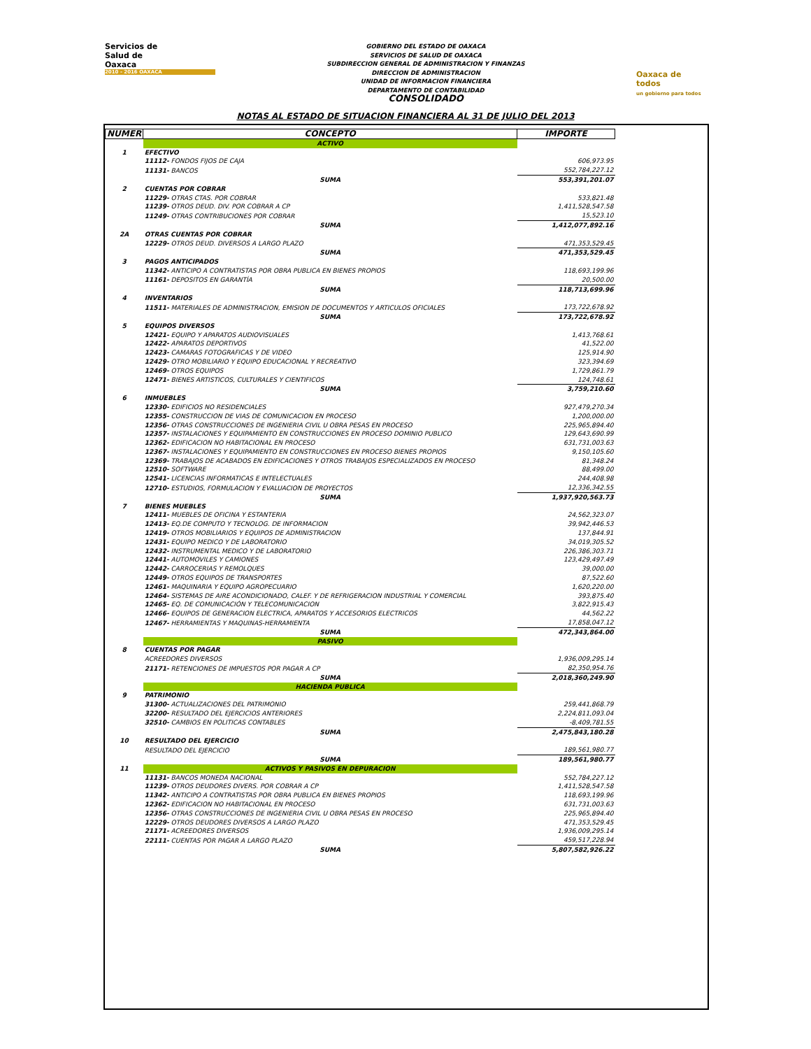Servicios de
Salud de
Oaxaca
2010 - 2016 OAXACA
GOBIERNO DEL ESTADO DE OAXACA
SERVICIOS DE SALUD DE OAXACA
SUBDIRECCION GENERAL DE ADMINISTRACION Y FINANZAS
DIRECCION DE ADMINISTRACION
UNIDAD DE INFORMACION FINANCIERA
DEPARTAMENTO DE CONTABILIDAD
CONSOLIDADO
Oaxaca de todos
un gobierno para todos
NOTAS AL ESTADO DE SITUACION FINANCIERA AL 31 DE JULIO DEL 2013
| NUMER | CONCEPTO | IMPORTE |
| --- | --- | --- |
| | ACTIVO | |
| 1 | EFECTIVO | |
| | 11112- FONDOS FIJOS DE CAJA | 606,973.95 |
| | 11131- BANCOS | 552,784,227.12 |
| | SUMA | 553,391,201.07 |
| 2 | CUENTAS POR COBRAR | |
| | 11229- OTRAS CTAS. POR COBRAR | 533,821.48 |
| | 11239- OTROS DEUD. DIV. POR COBRAR A CP | 1,411,528,547.58 |
| | 11249- OTRAS CONTRIBUCIONES POR COBRAR | 15,523.10 |
| | SUMA | 1,412,077,892.16 |
| 2A | OTRAS CUENTAS POR COBRAR | |
| | 12229- OTROS DEUD. DIVERSOS A LARGO PLAZO | 471,353,529.45 |
| | SUMA | 471,353,529.45 |
| 3 | PAGOS ANTICIPADOS | |
| | 11342- ANTICIPO A CONTRATISTAS POR OBRA PUBLICA EN BIENES PROPIOS | 118,693,199.96 |
| | 11161- DEPOSITOS EN GARANTÍA | 20,500.00 |
| | SUMA | 118,713,699.96 |
| 4 | INVENTARIOS | |
| | 11511- MATERIALES DE ADMINISTRACION, EMISION DE DOCUMENTOS Y ARTICULOS OFICIALES | 173,722,678.92 |
| | SUMA | 173,722,678.92 |
| 5 | EQUIPOS DIVERSOS | |
| | 12421- EQUIPO Y APARATOS AUDIOVISUALES | 1,413,768.61 |
| | 12422- APARATOS DEPORTIVOS | 41,522.00 |
| | 12423- CAMARAS FOTOGRAFICAS Y DE VIDEO | 125,914.90 |
| | 12429- OTRO MOBILIARIO Y EQUIPO EDUCACIONAL Y RECREATIVO | 323,394.69 |
| | 12469- OTROS EQUIPOS | 1,729,861.79 |
| | 12471- BIENES ARTISTICOS, CULTURALES Y CIENTIFICOS | 124,748.61 |
| | SUMA | 3,759,210.60 |
| 6 | INMUEBLES | |
| | 12330- EDIFICIOS NO RESIDENCIALES | 927,479,270.34 |
| | 12355- CONSTRUCCION DE VIAS DE COMUNICACION EN PROCESO | 1,200,000.00 |
| | 12356- OTRAS CONSTRUCCIONES DE INGENIERIA CIVIL U OBRA PESAS EN PROCESO | 225,965,894.40 |
| | 12357- INSTALACIONES Y EQUIPAMIENTO EN CONSTRUCCIONES EN PROCESO DOMINIO PUBLICO | 129,643,690.99 |
| | 12362- EDIFICACION NO HABITACIONAL EN PROCESO | 631,731,003.63 |
| | 12367- INSTALACIONES Y EQUIPAMIENTO EN CONSTRUCCIONES EN PROCESO BIENES PROPIOS | 9,150,105.60 |
| | 12369- TRABAJOS DE ACABADOS EN EDIFICACIONES Y OTROS TRABAJOS ESPECIALIZADOS EN PROCESO | 81,348.24 |
| | 12510- SOFTWARE | 88,499.00 |
| | 12541- LICENCIAS INFORMATICAS E INTELECTUALES | 244,408.98 |
| | 12710- ESTUDIOS, FORMULACION Y EVALUACION DE PROYECTOS | 12,336,342.55 |
| | SUMA | 1,937,920,563.73 |
| 7 | BIENES MUEBLES | |
| | 12411- MUEBLES DE OFICINA Y ESTANTERIA | 24,562,323.07 |
| | 12413- EQ.DE COMPUTO Y TECNOLOG. DE INFORMACION | 39,942,446.53 |
| | 12419- OTROS MOBILIARIOS Y EQUIPOS DE ADMINISTRACION | 137,844.91 |
| | 12431- EQUIPO MEDICO Y DE LABORATORIO | 34,019,305.52 |
| | 12432- INSTRUMENTAL MEDICO Y DE LABORATORIO | 226,386,303.71 |
| | 12441- AUTOMOVILES Y CAMIONES | 123,429,497.49 |
| | 12442- CARROCERIAS Y REMOLQUES | 39,000.00 |
| | 12449- OTROS EQUIPOS DE TRANSPORTES | 87,522.60 |
| | 12461- MAQUINARIA Y EQUIPO AGROPECUARIO | 1,620,220.00 |
| | 12464- SISTEMAS DE AIRE ACONDICIONADO, CALEF. Y DE REFRIGERACION INDUSTRIAL Y COMERCIAL | 393,875.40 |
| | 12465- EQ. DE COMUNICACIÓN Y TELECOMUNICACION | 3,822,915.43 |
| | 12466- EQUIPOS DE GENERACION ELECTRICA, APARATOS Y ACCESORIOS ELECTRICOS | 44,562.22 |
| | 12467- HERRAMIENTAS Y MAQUINAS-HERRAMIENTA | 17,858,047.12 |
| | SUMA | 472,343,864.00 |
| | PASIVO | |
| 8 | CUENTAS POR PAGAR | |
| | ACREEDORES DIVERSOS | 1,936,009,295.14 |
| | 21171- RETENCIONES DE IMPUESTOS POR PAGAR A CP | 82,350,954.76 |
| | SUMA | 2,018,360,249.90 |
| | HACIENDA PUBLICA | |
| 9 | PATRIMONIO | |
| | 31300- ACTUALIZACIONES DEL PATRIMONIO | 259,441,868.79 |
| | 32200- RESULTADO DEL EJERCICIOS ANTERIORES | 2,224,811,093.04 |
| | 32510- CAMBIOS EN POLITICAS CONTABLES | -8,409,781.55 |
| | SUMA | 2,475,843,180.28 |
| 10 | RESULTADO DEL EJERCICIO | |
| | RESULTADO DEL EJERCICIO | 189,561,980.77 |
| | SUMA | 189,561,980.77 |
| 11 | ACTIVOS Y PASIVOS EN DEPURACION | |
| | 11131- BANCOS MONEDA NACIONAL | 552,784,227.12 |
| | 11239- OTROS DEUDORES DIVERS. POR COBRAR A CP | 1,411,528,547.58 |
| | 11342- ANTICIPO A CONTRATISTAS POR OBRA PUBLICA EN BIENES PROPIOS | 118,693,199.96 |
| | 12362- EDIFICACION NO HABITACIONAL EN PROCESO | 631,731,003.63 |
| | 12356- OTRAS CONSTRUCCIONES DE INGENIERIA CIVIL U OBRA PESAS EN PROCESO | 225,965,894.40 |
| | 12229- OTROS DEUDORES DIVERSOS A LARGO PLAZO | 471,353,529.45 |
| | 21171- ACREEDORES DIVERSOS | 1,936,009,295.14 |
| | 22111- CUENTAS POR PAGAR A LARGO PLAZO | 459,517,228.94 |
| | SUMA | 5,807,582,926.22 |